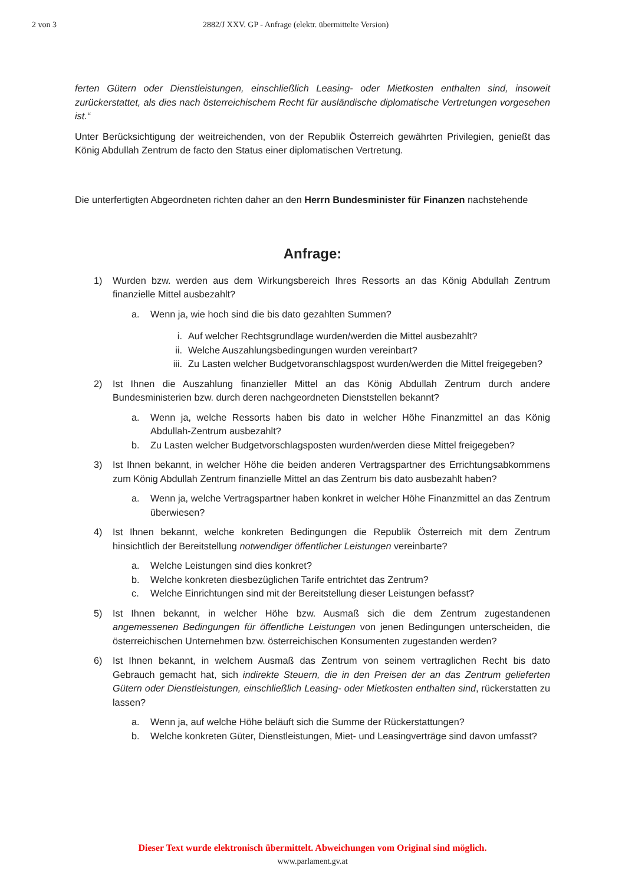2 von 3 2882/J XXV. GP - Anfrage (elektr. übermittelte Version)
ferten Gütern oder Dienstleistungen, einschließlich Leasing- oder Mietkosten enthalten sind, insoweit zurückerstattet, als dies nach österreichischem Recht für ausländische diplomatische Vertretungen vorgesehen ist.“
Unter Berücksichtigung der weitreichenden, von der Republik Österreich gewährten Privilegien, genießt das König Abdullah Zentrum de facto den Status einer diplomatischen Vertretung.
Die unterfertigten Abgeordneten richten daher an den Herrn Bundesminister für Finanzen nachstehende
Anfrage:
1) Wurden bzw. werden aus dem Wirkungsbereich Ihres Ressorts an das König Abdullah Zentrum finanzielle Mittel ausbezahlt?
a. Wenn ja, wie hoch sind die bis dato gezahlten Summen?
i. Auf welcher Rechtsgrundlage wurden/werden die Mittel ausbezahlt?
ii. Welche Auszahlungsbedingungen wurden vereinbart?
iii. Zu Lasten welcher Budgetvoranschlagspost wurden/werden die Mittel freigegeben?
2) Ist Ihnen die Auszahlung finanzieller Mittel an das König Abdullah Zentrum durch andere Bundesministerien bzw. durch deren nachgeordneten Dienststellen bekannt?
a. Wenn ja, welche Ressorts haben bis dato in welcher Höhe Finanzmittel an das König Abdullah-Zentrum ausbezahlt?
b. Zu Lasten welcher Budgetvorschlagsposten wurden/werden diese Mittel freigegeben?
3) Ist Ihnen bekannt, in welcher Höhe die beiden anderen Vertragspartner des Errichtungsabkommens zum König Abdullah Zentrum finanzielle Mittel an das Zentrum bis dato ausbezahlt haben?
a. Wenn ja, welche Vertragspartner haben konkret in welcher Höhe Finanzmittel an das Zentrum überwiesen?
4) Ist Ihnen bekannt, welche konkreten Bedingungen die Republik Österreich mit dem Zentrum hinsichtlich der Bereitstellung notwendiger öffentlicher Leistungen vereinbarte?
a. Welche Leistungen sind dies konkret?
b. Welche konkreten diesbezüglichen Tarife entrichtet das Zentrum?
c. Welche Einrichtungen sind mit der Bereitstellung dieser Leistungen befasst?
5) Ist Ihnen bekannt, in welcher Höhe bzw. Ausmaß sich die dem Zentrum zugestandenen angemessenen Bedingungen für öffentliche Leistungen von jenen Bedingungen unterscheiden, die österreichischen Unternehmen bzw. österreichischen Konsumenten zugestanden werden?
6) Ist Ihnen bekannt, in welchem Ausmaß das Zentrum von seinem vertraglichen Recht bis dato Gebrauch gemacht hat, sich indirekte Steuern, die in den Preisen der an das Zentrum gelieferten Gütern oder Dienstleistungen, einschließlich Leasing- oder Mietkosten enthalten sind, rückerstatten zu lassen?
a. Wenn ja, auf welche Höhe beläuft sich die Summe der Rückerstattungen?
b. Welche konkreten Güter, Dienstleistungen, Miet- und Leasingverträge sind davon umfasst?
Dieser Text wurde elektronisch übermittelt. Abweichungen vom Original sind möglich.
www.parlament.gv.at